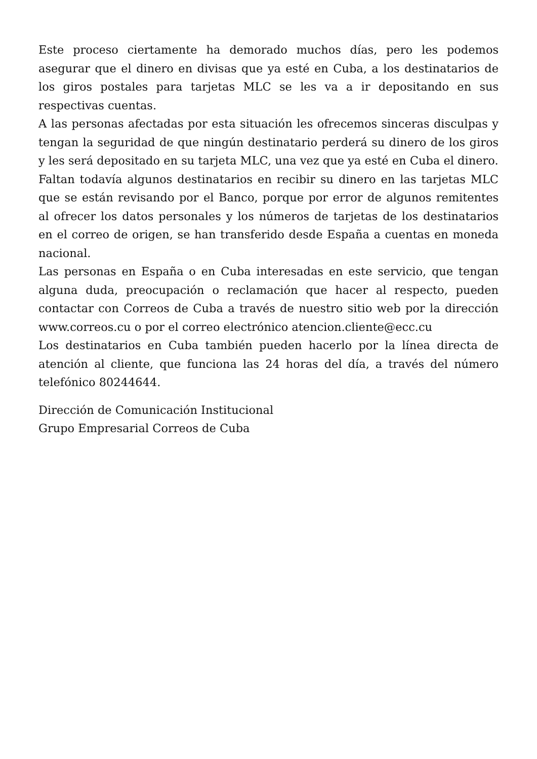Este proceso ciertamente ha demorado muchos días, pero les podemos asegurar que el dinero en divisas que ya esté en Cuba, a los destinatarios de los giros postales para tarjetas MLC se les va a ir depositando en sus respectivas cuentas.
A las personas afectadas por esta situación les ofrecemos sinceras disculpas y tengan la seguridad de que ningún destinatario perderá su dinero de los giros y les será depositado en su tarjeta MLC, una vez que ya esté en Cuba el dinero.
Faltan todavía algunos destinatarios en recibir su dinero en las tarjetas MLC que se están revisando por el Banco, porque por error de algunos remitentes al ofrecer los datos personales y los números de tarjetas de los destinatarios en el correo de origen, se han transferido desde España a cuentas en moneda nacional.
Las personas en España o en Cuba interesadas en este servicio, que tengan alguna duda, preocupación o reclamación que hacer al respecto, pueden contactar con Correos de Cuba a través de nuestro sitio web por la dirección www.correos.cu o por el correo electrónico atencion.cliente@ecc.cu
Los destinatarios en Cuba también pueden hacerlo por la línea directa de atención al cliente, que funciona las 24 horas del día, a través del número telefónico 80244644.
Dirección de Comunicación Institucional
Grupo Empresarial Correos de Cuba